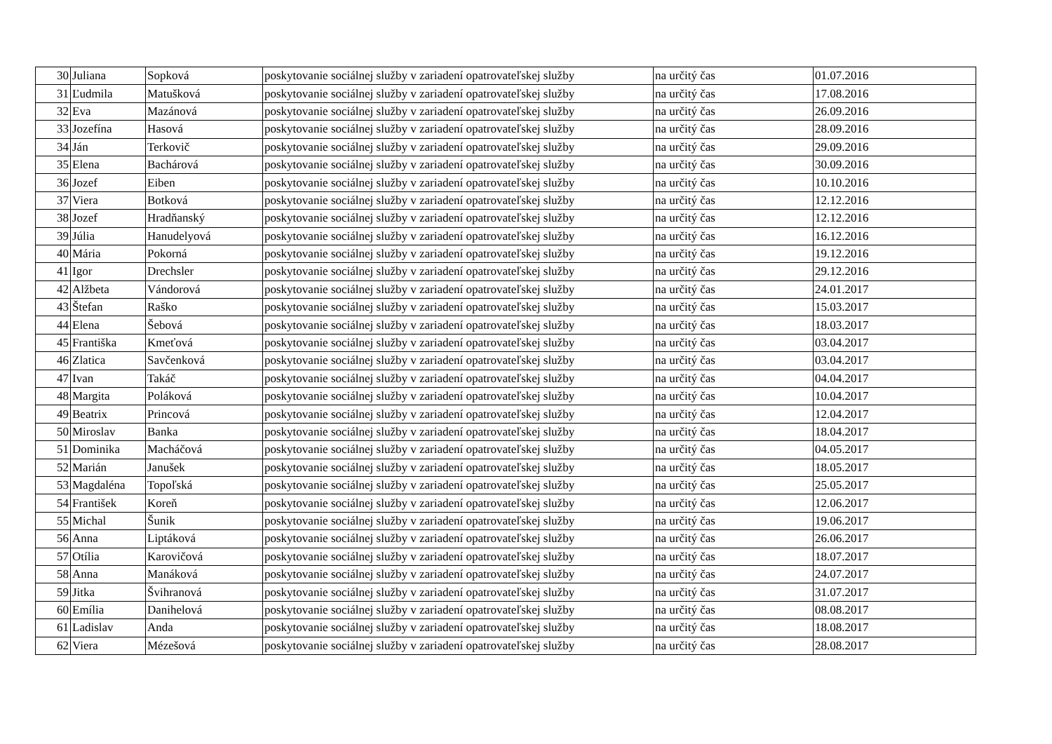| 30 | Juliana | Sopková | poskytovanie sociálnej služby v zariadení opatrovateľskej služby | na určitý čas | 01.07.2016 |
| 31 | Ľudmila | Matušková | poskytovanie sociálnej služby v zariadení opatrovateľskej služby | na určitý čas | 17.08.2016 |
| 32 | Eva | Mazánová | poskytovanie sociálnej služby v zariadení opatrovateľskej služby | na určitý čas | 26.09.2016 |
| 33 | Jozefína | Hasová | poskytovanie sociálnej služby v zariadení opatrovateľskej služby | na určitý čas | 28.09.2016 |
| 34 | Ján | Terkovič | poskytovanie sociálnej služby v zariadení opatrovateľskej služby | na určitý čas | 29.09.2016 |
| 35 | Elena | Bachárová | poskytovanie sociálnej služby v zariadení opatrovateľskej služby | na určitý čas | 30.09.2016 |
| 36 | Jozef | Eiben | poskytovanie sociálnej služby v zariadení opatrovateľskej služby | na určitý čas | 10.10.2016 |
| 37 | Viera | Botková | poskytovanie sociálnej služby v zariadení opatrovateľskej služby | na určitý čas | 12.12.2016 |
| 38 | Jozef | Hradňanský | poskytovanie sociálnej služby v zariadení opatrovateľskej služby | na určitý čas | 12.12.2016 |
| 39 | Júlia | Hanudelyová | poskytovanie sociálnej služby v zariadení opatrovateľskej služby | na určitý čas | 16.12.2016 |
| 40 | Mária | Pokorná | poskytovanie sociálnej služby v zariadení opatrovateľskej služby | na určitý čas | 19.12.2016 |
| 41 | Igor | Drechsler | poskytovanie sociálnej služby v zariadení opatrovateľskej služby | na určitý čas | 29.12.2016 |
| 42 | Alžbeta | Vándorová | poskytovanie sociálnej služby v zariadení opatrovateľskej služby | na určitý čas | 24.01.2017 |
| 43 | Štefan | Raško | poskytovanie sociálnej služby v zariadení opatrovateľskej služby | na určitý čas | 15.03.2017 |
| 44 | Elena | Šebová | poskytovanie sociálnej služby v zariadení opatrovateľskej služby | na určitý čas | 18.03.2017 |
| 45 | Františka | Kmeťová | poskytovanie sociálnej služby v zariadení opatrovateľskej služby | na určitý čas | 03.04.2017 |
| 46 | Zlatica | Savčenková | poskytovanie sociálnej služby v zariadení opatrovateľskej služby | na určitý čas | 03.04.2017 |
| 47 | Ivan | Takáč | poskytovanie sociálnej služby v zariadení opatrovateľskej služby | na určitý čas | 04.04.2017 |
| 48 | Margita | Poláková | poskytovanie sociálnej služby v zariadení opatrovateľskej služby | na určitý čas | 10.04.2017 |
| 49 | Beatrix | Princová | poskytovanie sociálnej služby v zariadení opatrovateľskej služby | na určitý čas | 12.04.2017 |
| 50 | Miroslav | Banka | poskytovanie sociálnej služby v zariadení opatrovateľskej služby | na určitý čas | 18.04.2017 |
| 51 | Dominika | Macháčová | poskytovanie sociálnej služby v zariadení opatrovateľskej služby | na určitý čas | 04.05.2017 |
| 52 | Marián | Janušek | poskytovanie sociálnej služby v zariadení opatrovateľskej služby | na určitý čas | 18.05.2017 |
| 53 | Magdaléna | Topoľská | poskytovanie sociálnej služby v zariadení opatrovateľskej služby | na určitý čas | 25.05.2017 |
| 54 | František | Koreň | poskytovanie sociálnej služby v zariadení opatrovateľskej služby | na určitý čas | 12.06.2017 |
| 55 | Michal | Šunik | poskytovanie sociálnej služby v zariadení opatrovateľskej služby | na určitý čas | 19.06.2017 |
| 56 | Anna | Liptáková | poskytovanie sociálnej služby v zariadení opatrovateľskej služby | na určitý čas | 26.06.2017 |
| 57 | Otília | Karovičová | poskytovanie sociálnej služby v zariadení opatrovateľskej služby | na určitý čas | 18.07.2017 |
| 58 | Anna | Manáková | poskytovanie sociálnej služby v zariadení opatrovateľskej služby | na určitý čas | 24.07.2017 |
| 59 | Jitka | Švihranová | poskytovanie sociálnej služby v zariadení opatrovateľskej služby | na určitý čas | 31.07.2017 |
| 60 | Emília | Danihelová | poskytovanie sociálnej služby v zariadení opatrovateľskej služby | na určitý čas | 08.08.2017 |
| 61 | Ladislav | Anda | poskytovanie sociálnej služby v zariadení opatrovateľskej služby | na určitý čas | 18.08.2017 |
| 62 | Viera | Mézešová | poskytovanie sociálnej služby v zariadení opatrovateľskej služby | na určitý čas | 28.08.2017 |